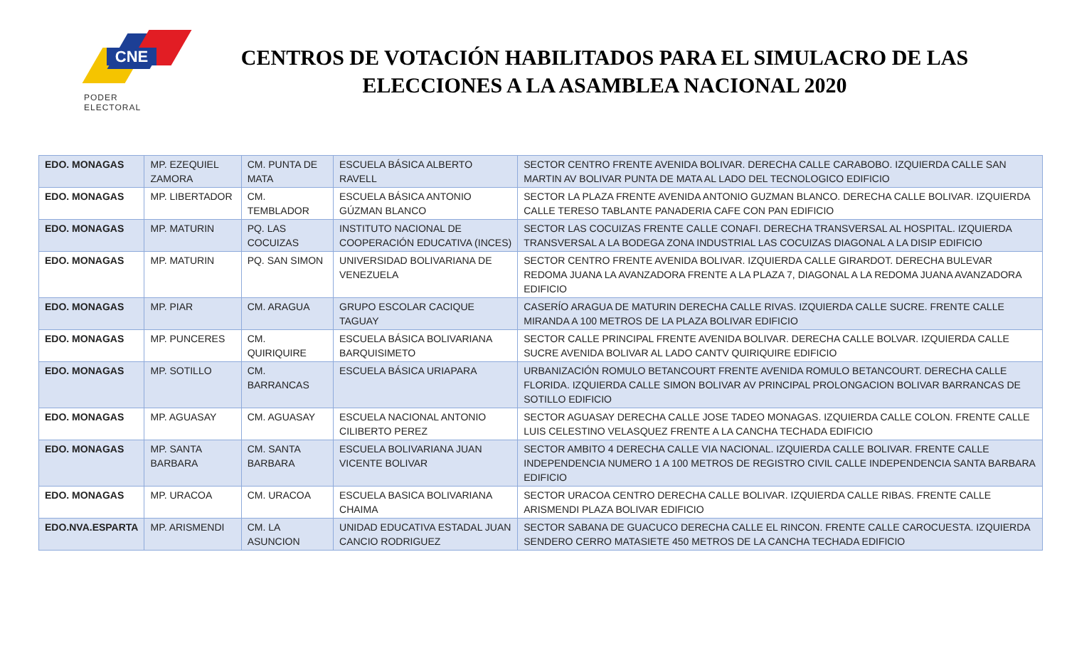CNE
PODER ELECTORAL
CENTROS DE VOTACIÓN HABILITADOS PARA EL SIMULACRO DE LAS ELECCIONES A LA ASAMBLEA NACIONAL 2020
| EDO. MONAGAS | MP. EZEQUIEL ZAMORA | CM. PUNTA DE MATA | ESCUELA BÁSICA ALBERTO RAVELL | SECTOR CENTRO FRENTE AVENIDA BOLIVAR. DERECHA CALLE CARABOBO. IZQUIERDA CALLE SAN MARTIN AV BOLIVAR PUNTA DE MATA AL LADO DEL TECNOLOGICO EDIFICIO |
| EDO. MONAGAS | MP. LIBERTADOR | CM. TEMBLADOR | ESCUELA BÁSICA ANTONIO GÚZMAN BLANCO | SECTOR LA PLAZA FRENTE AVENIDA ANTONIO GUZMAN BLANCO. DERECHA CALLE BOLIVAR. IZQUIERDA CALLE TERESO TABLANTE PANADERIA CAFE CON PAN EDIFICIO |
| EDO. MONAGAS | MP. MATURIN | PQ. LAS COCUIZAS | INSTITUTO NACIONAL DE COOPERACIÓN EDUCATIVA (INCES) | SECTOR LAS COCUIZAS FRENTE CALLE CONAFI. DERECHA TRANSVERSAL AL HOSPITAL. IZQUIERDA TRANSVERSAL A LA BODEGA ZONA INDUSTRIAL LAS COCUIZAS DIAGONAL A LA DISIP EDIFICIO |
| EDO. MONAGAS | MP. MATURIN | PQ. SAN SIMON | UNIVERSIDAD BOLIVARIANA DE VENEZUELA | SECTOR CENTRO FRENTE AVENIDA BOLIVAR. IZQUIERDA CALLE GIRARDOT. DERECHA BULEVAR REDOMA JUANA LA AVANZADORA FRENTE A LA PLAZA 7, DIAGONAL A LA REDOMA JUANA AVANZADORA EDIFICIO |
| EDO. MONAGAS | MP. PIAR | CM. ARAGUA | GRUPO ESCOLAR CACIQUE TAGUAY | CASERÍO ARAGUA DE MATURIN DERECHA CALLE RIVAS. IZQUIERDA CALLE SUCRE. FRENTE CALLE MIRANDA A 100 METROS DE LA PLAZA BOLIVAR EDIFICIO |
| EDO. MONAGAS | MP. PUNCERES | CM. QUIRIQUIRE | ESCUELA BÁSICA BOLIVARIANA BARQUISIMETO | SECTOR CALLE PRINCIPAL FRENTE AVENIDA BOLIVAR. DERECHA CALLE BOLVAR. IZQUIERDA CALLE SUCRE AVENIDA BOLIVAR AL LADO CANTV QUIRIQUIRE EDIFICIO |
| EDO. MONAGAS | MP. SOTILLO | CM. BARRANCAS | ESCUELA BÁSICA URIAPARA | URBANIZACIÓN ROMULO BETANCOURT FRENTE AVENIDA ROMULO BETANCOURT. DERECHA CALLE FLORIDA. IZQUIERDA CALLE SIMON BOLIVAR AV PRINCIPAL PROLONGACION BOLIVAR BARRANCAS DE SOTILLO EDIFICIO |
| EDO. MONAGAS | MP. AGUASAY | CM. AGUASAY | ESCUELA NACIONAL ANTONIO CILIBERTO PEREZ | SECTOR AGUASAY DERECHA CALLE JOSE TADEO MONAGAS. IZQUIERDA CALLE COLON. FRENTE CALLE LUIS CELESTINO VELASQUEZ FRENTE A LA CANCHA TECHADA EDIFICIO |
| EDO. MONAGAS | MP. SANTA BARBARA | CM. SANTA BARBARA | ESCUELA BOLIVARIANA JUAN VICENTE BOLIVAR | SECTOR AMBITO 4 DERECHA CALLE VIA NACIONAL. IZQUIERDA CALLE BOLIVAR. FRENTE CALLE INDEPENDENCIA NUMERO 1 A 100 METROS DE REGISTRO CIVIL CALLE INDEPENDENCIA SANTA BARBARA EDIFICIO |
| EDO. MONAGAS | MP. URACOA | CM. URACOA | ESCUELA BASICA BOLIVARIANA CHAIMA | SECTOR URACOA CENTRO DERECHA CALLE BOLIVAR. IZQUIERDA CALLE RIBAS. FRENTE CALLE ARISMENDI PLAZA BOLIVAR EDIFICIO |
| EDO.NVA.ESPARTA | MP. ARISMENDI | CM. LA ASUNCION | UNIDAD EDUCATIVA ESTADAL JUAN CANCIO RODRIGUEZ | SECTOR SABANA DE GUACUCO DERECHA CALLE EL RINCON. FRENTE CALLE CAROCUESTA. IZQUIERDA SENDERO CERRO MATASIETE 450 METROS DE LA CANCHA TECHADA EDIFICIO |